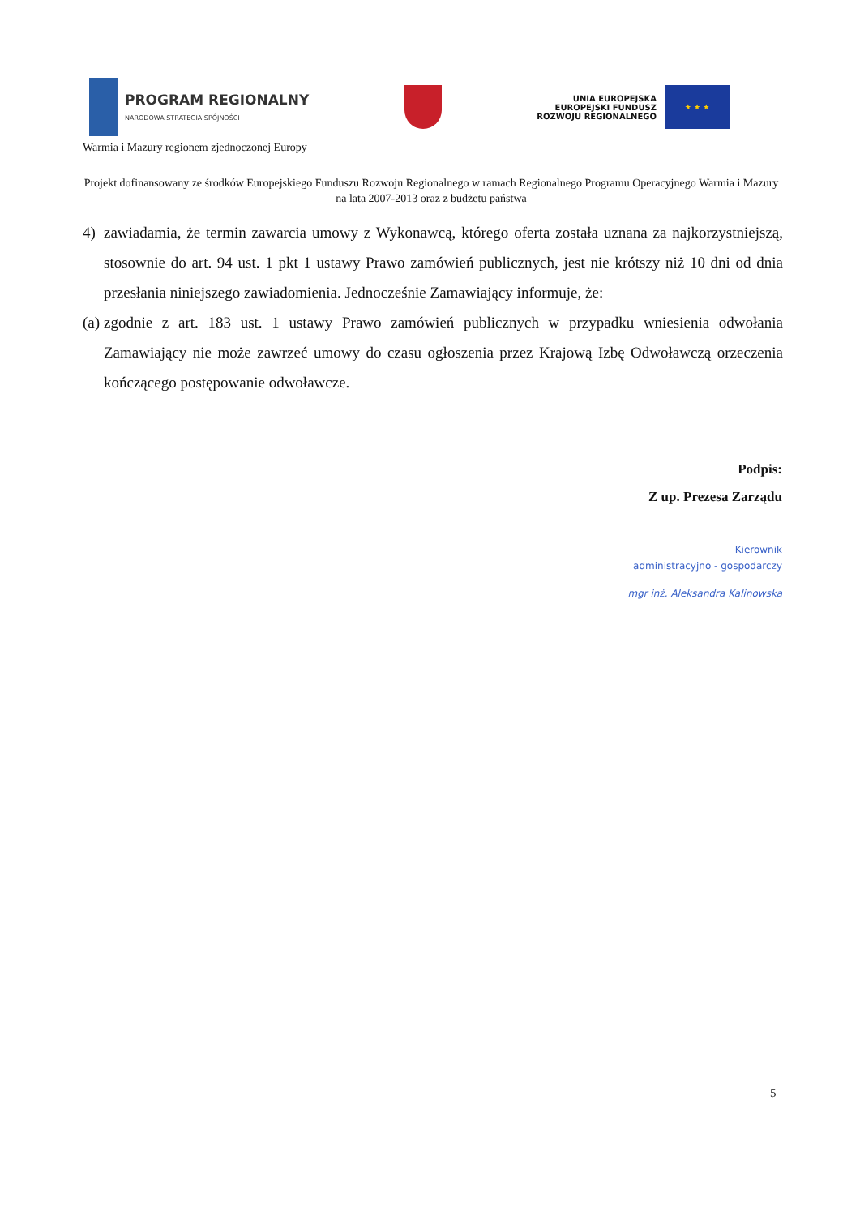PROGRAM REGIONALNY
NARODOWA STRATEGIA SPÓJNOŚCI
UNIA EUROPEJSKA
EUROPEJSKI FUNDUSZ
ROZWOJU REGIONALNEGO
★ ★ ★
Warmia i Mazury regionem zjednoczonej Europy
Projekt dofinansowany ze środków Europejskiego Funduszu Rozwoju Regionalnego w ramach Regionalnego Programu Operacyjnego Warmia i Mazury na lata 2007-2013 oraz z budżetu państwa
4) zawiadamia, że termin zawarcia umowy z Wykonawcą, którego oferta została uznana za najkorzystniejszą, stosownie do art. 94 ust. 1 pkt 1 ustawy Prawo zamówień publicznych, jest nie krótszy niż 10 dni od dnia przesłania niniejszego zawiadomienia. Jednocześnie Zamawiający informuje, że:
(a)
zgodnie z art. 183 ust. 1 ustawy Prawo zamówień publicznych w przypadku wniesienia odwołania Zamawiający nie może zawrzeć umowy do czasu ogłoszenia przez Krajową Izbę Odwoławczą orzeczenia kończącego postępowanie odwoławcze.
Podpis:
Z up. Prezesa Zarządu
Kierownik
administracyjno - gospodarczy
mgr inż. Aleksandra Kalinowska
5